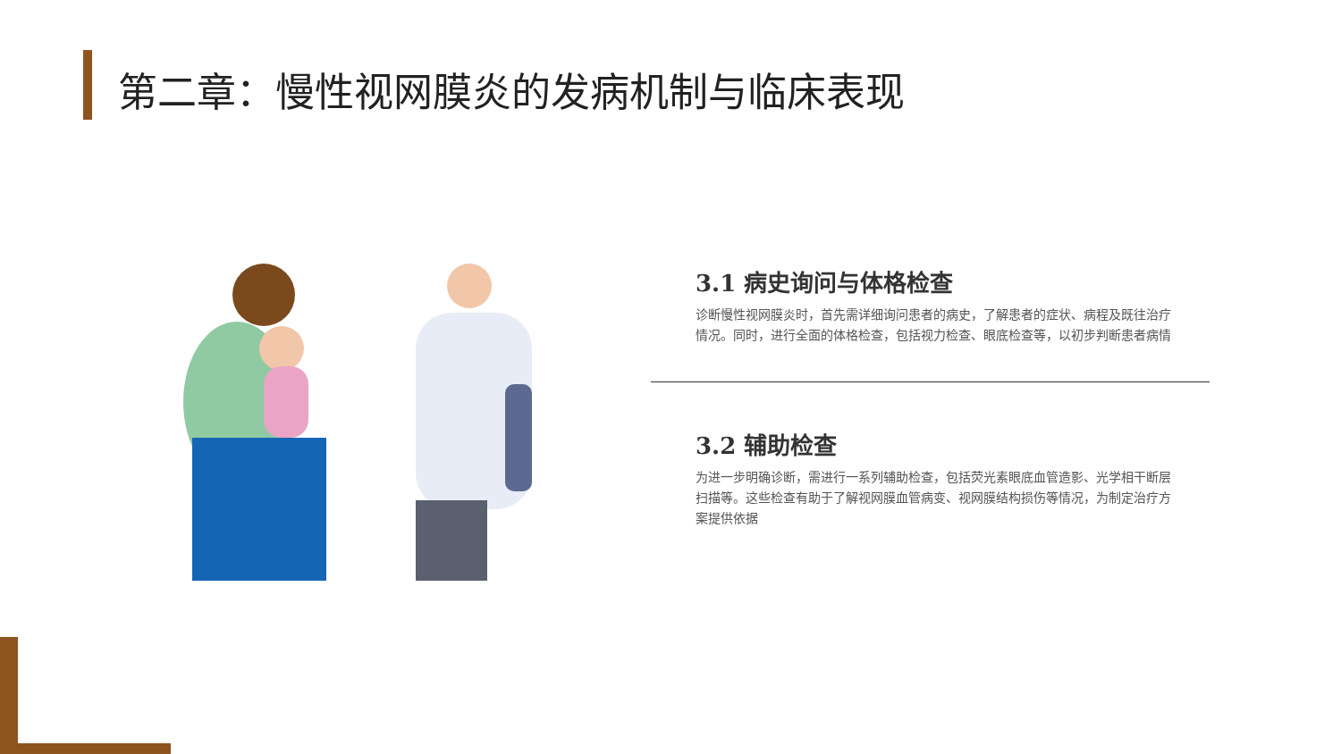第二章：慢性视网膜炎的发病机制与临床表现
3.1 病史询问与体格检查
诊断慢性视网膜炎时，首先需详细询问患者的病史，了解患者的症状、病程及既往治疗情况。同时，进行全面的体格检查，包括视力检查、眼底检查等，以初步判断患者病情
3.2 辅助检查
为进一步明确诊断，需进行一系列辅助检查，包括荧光素眼底血管造影、光学相干断层扫描等。这些检查有助于了解视网膜血管病变、视网膜结构损伤等情况，为制定治疗方案提供依据